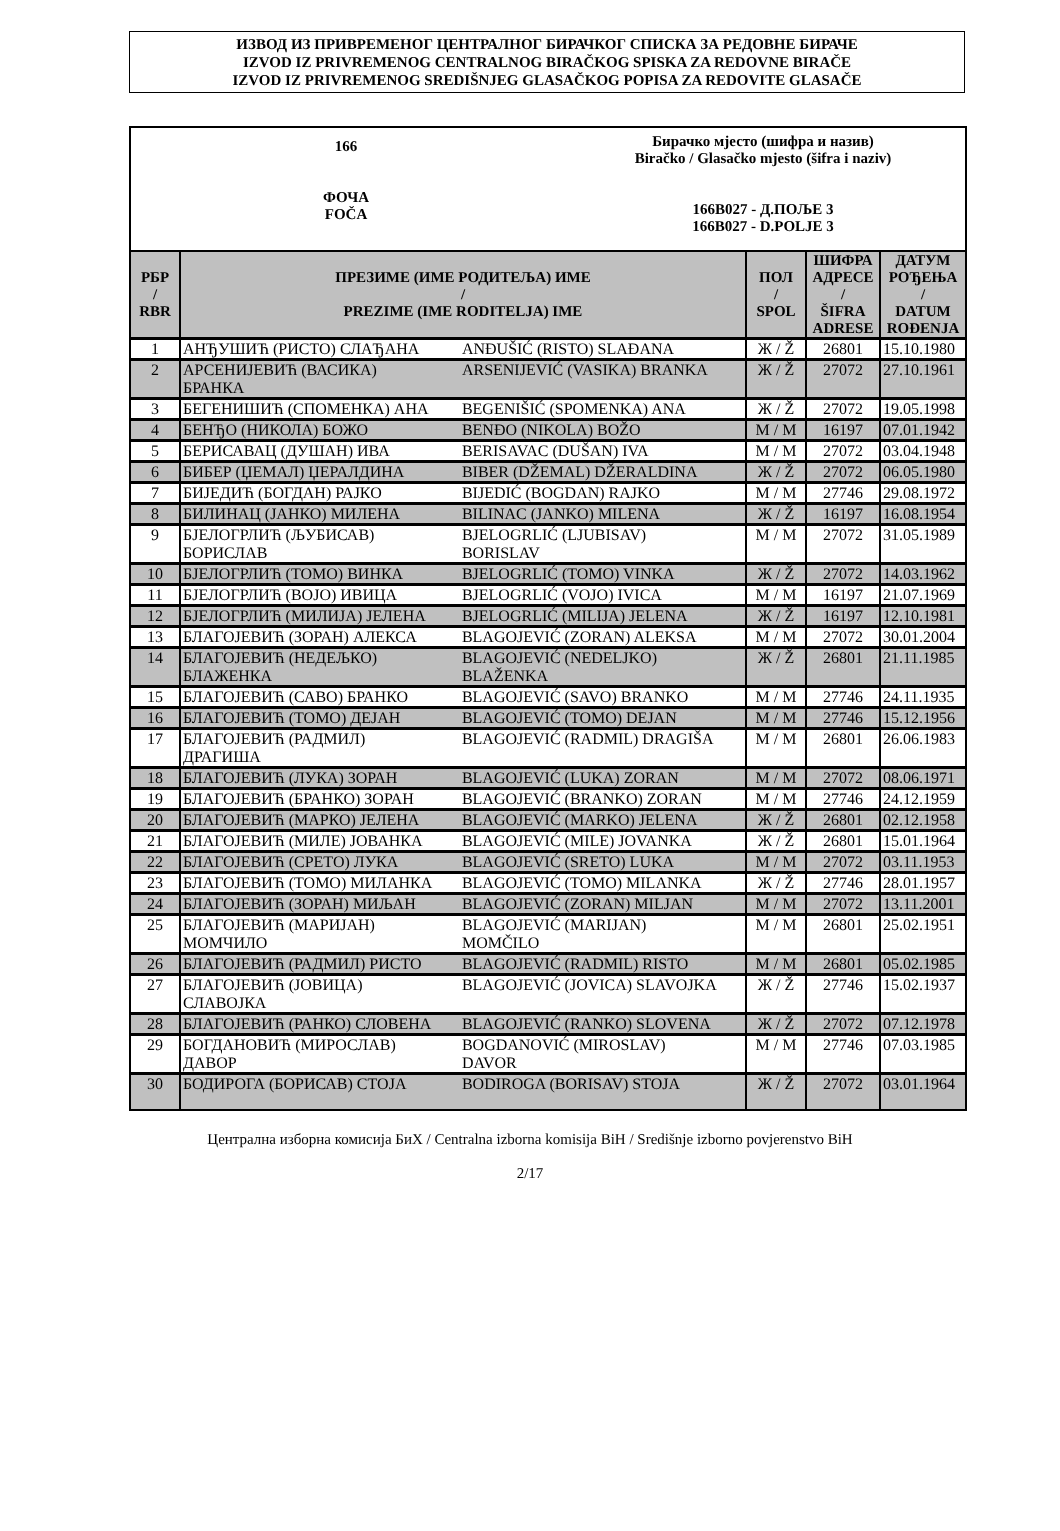ИЗВОД ИЗ ПРИВРЕМЕНОГ ЦЕНТРАЛНОГ БИРАЧКОГ СПИСКА ЗА РЕДОВНЕ БИРАЧЕ
IZVOD IZ PRIVREMENOG CENTRALNOG BIRAČKOG SPISKA ZA REDOVNE BIRAČE
IZVOD IZ PRIVREMENOG SREDIŠNJEG GLASAČKOG POPISA ZA REDOVITE GLASAČE
166
ФОЧА
FOČA
Бирачко мјесто (шифра и назив)
Biračko / Glasačko mjesto (šifra i naziv)
166B027 - Д.ПОЉЕ 3
166B027 - D.POLJE 3
| РБР / RBR | ПРЕЗИМЕ (ИМЕ РОДИТЕЉА) ИМЕ / PREZIME (IME RODITELJA) IME | | ПОЛ / SPOL | ШИФРА АДРЕСЕ / ŠIFRA ADRESE | ДАТУМ РОЂЕЊА / DATUM ROĐENJA |
| --- | --- | --- | --- | --- | --- |
| 1 | АНЂУШИЋ (РИСТО) СЛАЂАНА | ANĐUŠIĆ (RISTO) SLAĐANA | Ж / Ž | 26801 | 15.10.1980 |
| 2 | АРСЕНИЈЕВИЋ (ВАСИКА) БРАНКА | ARSENIJEVIĆ (VASIKA) BRANKA | Ж / Ž | 27072 | 27.10.1961 |
| 3 | БЕГЕНИШИЋ (СПОМЕНКА) АНА | BEGENIŠIĆ (SPOMENKA) ANA | Ж / Ž | 27072 | 19.05.1998 |
| 4 | БЕНЂО (НИКОЛА) БОЖО | BENĐO (NIKOLA) BOŽO | М / M | 16197 | 07.01.1942 |
| 5 | БЕРИСАВАЦ (ДУШАН) ИВА | BERISAVAC (DUŠAN) IVA | М / M | 27072 | 03.04.1948 |
| 6 | БИБЕР (ЏЕМАЛ) ЏЕРАЛДИНА | BIBER (DŽEMAL) DŽERALDINA | Ж / Ž | 27072 | 06.05.1980 |
| 7 | БИЈЕДИЋ (БОГДАН) РАЈКО | BIJEDIĆ (BOGDAN) RAJKO | М / M | 27746 | 29.08.1972 |
| 8 | БИЛИНАЦ (ЈАНКО) МИЛЕНА | BILINAC (JANKO) MILENA | Ж / Ž | 16197 | 16.08.1954 |
| 9 | БЈЕЛОГРЛИЋ (ЉУБИСАВ) БОРИСЛАВ | BJELOGRLIĆ (LJUBISAV) BORISLAV | М / M | 27072 | 31.05.1989 |
| 10 | БЈЕЛОГРЛИЋ (ТОМО) ВИНКА | BJELOGRLIĆ (TOMO) VINKA | Ж / Ž | 27072 | 14.03.1962 |
| 11 | БЈЕЛОГРЛИЋ (ВОЈО) ИВИЦА | BJELOGRLIĆ (VOJO) IVICA | М / M | 16197 | 21.07.1969 |
| 12 | БЈЕЛОГРЛИЋ (МИЛИЈА) ЈЕЛЕНА | BJELOGRLIĆ (MILIJA) JELENA | Ж / Ž | 16197 | 12.10.1981 |
| 13 | БЛАГОЈЕВИЋ (ЗОРАН) АЛЕКСА | BLAGOJEVIĆ (ZORAN) ALEKSA | М / M | 27072 | 30.01.2004 |
| 14 | БЛАГОЈЕВИЋ (НЕДЕЉКО) БЛАЖЕНКА | BLAGOJEVIĆ (NEDELJKO) BLAŽENKA | Ж / Ž | 26801 | 21.11.1985 |
| 15 | БЛАГОЈЕВИЋ (САВО) БРАНКО | BLAGOJEVIĆ (SAVO) BRANKO | М / M | 27746 | 24.11.1935 |
| 16 | БЛАГОЈЕВИЋ (ТОМО) ДЕЈАН | BLAGOJEVIĆ (TOMO) DEJAN | М / M | 27746 | 15.12.1956 |
| 17 | БЛАГОЈЕВИЋ (РАДМИЛ) ДРАГИША | BLAGOJEVIĆ (RADMIL) DRAGIŠA | М / M | 26801 | 26.06.1983 |
| 18 | БЛАГОЈЕВИЋ (ЛУКА) ЗОРАН | BLAGOJEVIĆ (LUKA) ZORAN | М / M | 27072 | 08.06.1971 |
| 19 | БЛАГОЈЕВИЋ (БРАНКО) ЗОРАН | BLAGOJEVIĆ (BRANKO) ZORAN | М / M | 27746 | 24.12.1959 |
| 20 | БЛАГОЈЕВИЋ (МАРКО) ЈЕЛЕНА | BLAGOJEVIĆ (MARKO) JELENA | Ж / Ž | 26801 | 02.12.1958 |
| 21 | БЛАГОЈЕВИЋ (МИЛЕ) ЈОВАНКА | BLAGOJEVIĆ (MILE) JOVANKA | Ж / Ž | 26801 | 15.01.1964 |
| 22 | БЛАГОЈЕВИЋ (СРЕТО) ЛУКА | BLAGOJEVIĆ (SRETO) LUKA | М / M | 27072 | 03.11.1953 |
| 23 | БЛАГОЈЕВИЋ (ТОМО) МИЛАНКА | BLAGOJEVIĆ (TOMO) MILANKA | Ж / Ž | 27746 | 28.01.1957 |
| 24 | БЛАГОЈЕВИЋ (ЗОРАН) МИЉАН | BLAGOJEVIĆ (ZORAN) MILJAN | М / M | 27072 | 13.11.2001 |
| 25 | БЛАГОЈЕВИЋ (МАРИЈАН) МОМЧИЛО | BLAGOJEVIĆ (MARIJAN) MOMČILO | М / M | 26801 | 25.02.1951 |
| 26 | БЛАГОЈЕВИЋ (РАДМИЛ) РИСТО | BLAGOJEVIĆ (RADMIL) RISTO | М / M | 26801 | 05.02.1985 |
| 27 | БЛАГОЈЕВИЋ (ЈОВИЦА) СЛАВОЈКА | BLAGOJEVIĆ (JOVICA) SLAVOJKA | Ж / Ž | 27746 | 15.02.1937 |
| 28 | БЛАГОЈЕВИЋ (РАНКО) СЛОВЕНА | BLAGOJEVIĆ (RANKO) SLOVENA | Ж / Ž | 27072 | 07.12.1978 |
| 29 | БОГДАНОВИЋ (МИРОСЛАВ) ДАВОР | BOGDANOVIĆ (MIROSLAV) DAVOR | М / M | 27746 | 07.03.1985 |
| 30 | БОДИРОГА (БОРИСАВ) СТОЈА | BODIROGA (BORISAV) STOJA | Ж / Ž | 27072 | 03.01.1964 |
Централна изборна комисија БиХ / Centralna izborna komisija BiH / Središnje izborno povjerenstvo BiH
2/17